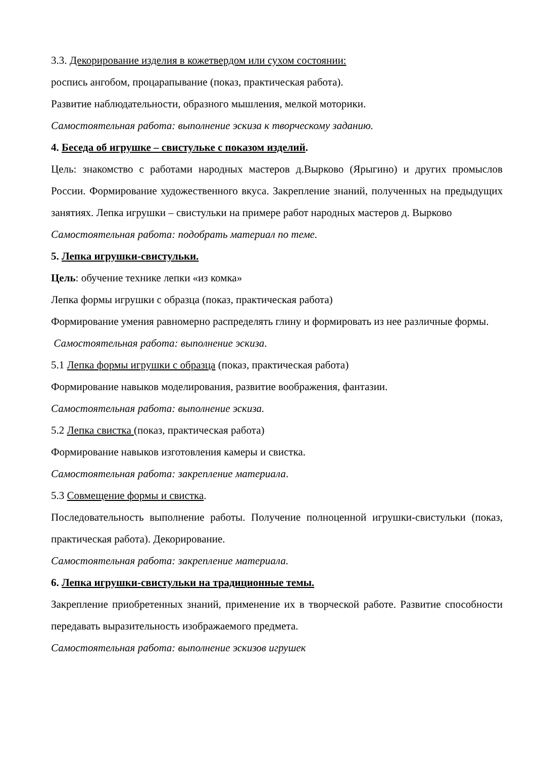3.3. Декорирование изделия в кожетвердом или сухом состоянии:
роспись ангобом, процарапывание (показ, практическая работа).
Развитие наблюдательности, образного мышления, мелкой моторики.
Самостоятельная работа: выполнение эскиза к творческому заданию.
4. Беседа об игрушке – свистульке с показом изделий.
Цель: знакомство с работами народных мастеров д.Вырково (Ярыгино) и других промыслов России. Формирование художественного вкуса. Закрепление знаний, полученных на предыдущих занятиях. Лепка игрушки – свистульки на примере работ народных мастеров д. Вырково
Самостоятельная работа: подобрать материал по теме.
5. Лепка игрушки-свистульки.
Цель: обучение технике лепки «из комка»
Лепка формы игрушки с образца (показ, практическая работа)
Формирование умения равномерно распределять глину и формировать из нее различные формы.
Самостоятельная работа: выполнение эскиза.
5.1 Лепка формы игрушки с образца (показ, практическая работа)
Формирование навыков моделирования, развитие воображения, фантазии.
Самостоятельная работа: выполнение эскиза.
5.2 Лепка свистка (показ, практическая работа)
Формирование навыков изготовления камеры и свистка.
Самостоятельная работа: закрепление материала.
5.3 Совмещение формы и свистка.
Последовательность выполнение работы. Получение полноценной игрушки-свистульки (показ, практическая работа). Декорирование.
Самостоятельная работа: закрепление материала.
6. Лепка игрушки-свистульки на традиционные темы.
Закрепление приобретенных знаний, применение их в творческой работе. Развитие способности передавать выразительность изображаемого предмета.
Самостоятельная работа: выполнение эскизов игрушек